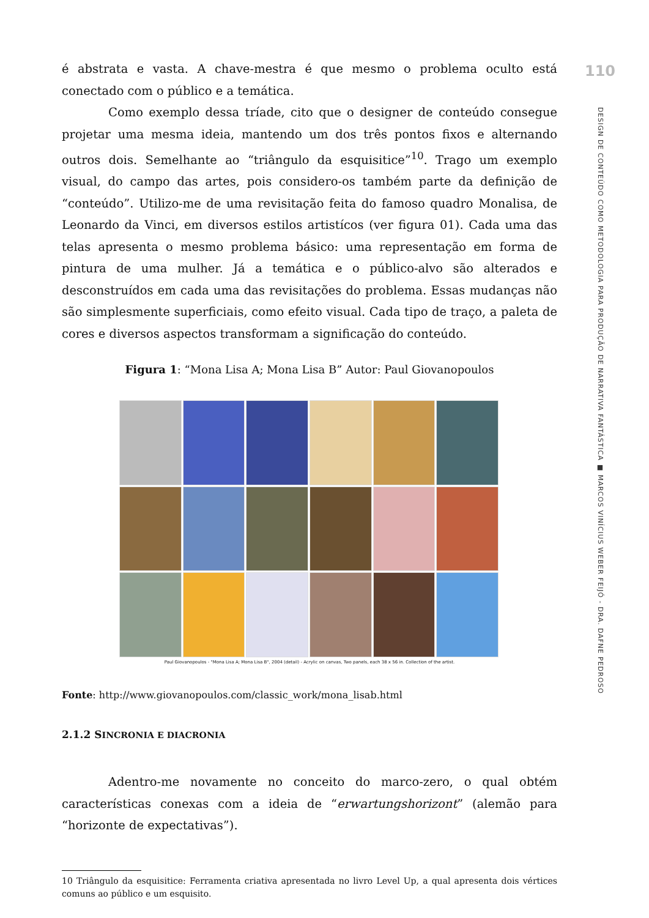é abstrata e vasta. A chave-mestra é que mesmo o problema oculto está conectado com o público e a temática.
Como exemplo dessa tríade, cito que o designer de conteúdo consegue projetar uma mesma ideia, mantendo um dos três pontos fixos e alternando outros dois. Semelhante ao “triângulo da esquisitice”<sup>10</sup>. Trago um exemplo visual, do campo das artes, pois considero-os também parte da definição de “conteúdo”. Utilizo-me de uma revisitação feita do famoso quadro Monalisa, de Leonardo da Vinci, em diversos estilos artistícos (ver figura 01). Cada uma das telas apresenta o mesmo problema básico: uma representação em forma de pintura de uma mulher. Já a temática e o público-alvo são alterados e desconstruídos em cada uma das revisitações do problema. Essas mudanças não são simplesmente superficiais, como efeito visual. Cada tipo de traço, a paleta de cores e diversos aspectos transformam a significação do conteúdo.
Figura 1: “Mona Lisa A; Mona Lisa B” Autor: Paul Giovanopoulos
Paul Giovanopoulos - "Mona Lisa A; Mona Lisa B", 2004 (detail) - Acrylic on canvas, Two panels, each 38 x 56 in. Collection of the artist.
Fonte: http://www.giovanopoulos.com/classic_work/mona_lisab.html
2.1.2 SINCRONIA E DIACRONIA
Adentro-me novamente no conceito do marco-zero, o qual obtém características conexas com a ideia de “erwartungshorizont” (alemão para “horizonte de expectativas”).
10 Triângulo da esquisitice: Ferramenta criativa apresentada no livro Level Up, a qual apresenta dois vértices comuns ao público e um esquisito.
110
DESIGN DE CONTEÚDO COMO METODOLOGIA PARA PRODUÇÃO DE NARRATIVA FANTÁSTICA ■ MARCOS VINÍCIUS WEBER FEIJÓ - DRA. DAFNE PEDROSO